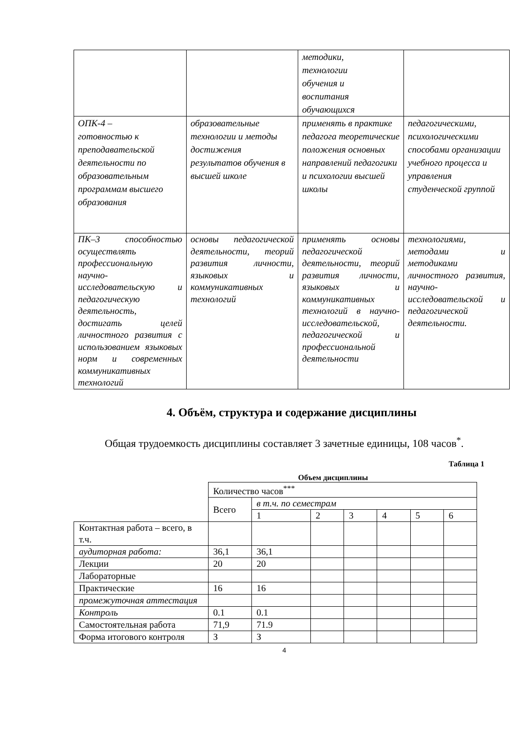| | | методики, технологии обучения и воспитания обучающихся | |
| ОПК-4 – готовностью к преподавательской деятельности по образовательным программам высшего образования | образовательные технологии и методы достижения результатов обучения в высшей школе | применять в практике педагога теоретические положения основных направлений педагогики и психологии высшей школы | педагогическими, психологическими способами организации учебного процесса и управления студенческой группой |
| ПК–3 способностью осуществлять профессиональную научно-исследовательскую и педагогическую деятельность, достигать целей личностного развития с использованием языковых норм и современных коммуникативных технологий | основы педагогической деятельности, теорий развития личности, языковых и коммуникативных технологий | применять основы педагогической деятельности, теорий развития личности, языковых и коммуникативных технологий в научно-исследовательской, педагогической и профессиональной деятельности | технологиями, методами и методиками личностного развития, научно-исследовательской и педагогической деятельности. |
4. Объём, структура и содержание дисциплины
Общая трудоемкость дисциплины составляет 3 зачетные единицы, 108 часов<sup>*</sup>.
Таблица 1
Объем дисциплины
| | Количество часов<sup>***</sup> | | | | | | |
| | Всего | в т.ч. по семестрам | | | | | |
| | | 1 | 2 | 3 | 4 | 5 | 6 |
| Контактная работа – всего, в т.ч. | | | | | | | |
| аудиторная работа: | 36,1 | 36,1 | | | | | |
| Лекции | 20 | 20 | | | | | |
| Лабораторные | | | | | | | |
| Практические | 16 | 16 | | | | | |
| промежуточная аттестация | | | | | | | |
| Контроль | 0.1 | 0.1 | | | | | |
| Самостоятельная работа | 71,9 | 71.9 | | | | | |
| Форма итогового контроля | З | З | | | | | |
4